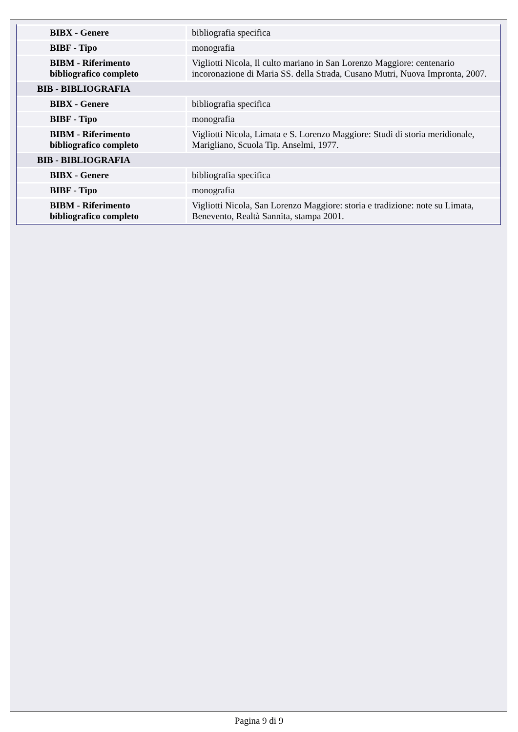| BIBX - Genere | bibliografia specifica |
| BIBF - Tipo | monografia |
| BIBM - Riferimento bibliografico completo | Vigliotti Nicola, Il culto mariano in San Lorenzo Maggiore: centenario incoronazione di Maria SS. della Strada, Cusano Mutri, Nuova Impronta, 2007. |
| BIB - BIBLIOGRAFIA | |
| BIBX - Genere | bibliografia specifica |
| BIBF - Tipo | monografia |
| BIBM - Riferimento bibliografico completo | Vigliotti Nicola, Limata e S. Lorenzo Maggiore: Studi di storia meridionale, Marigliano, Scuola Tip. Anselmi, 1977. |
| BIB - BIBLIOGRAFIA | |
| BIBX - Genere | bibliografia specifica |
| BIBF - Tipo | monografia |
| BIBM - Riferimento bibliografico completo | Vigliotti Nicola, San Lorenzo Maggiore: storia e tradizione: note su Limata, Benevento, Realtà Sannita, stampa 2001. |
Pagina 9 di 9